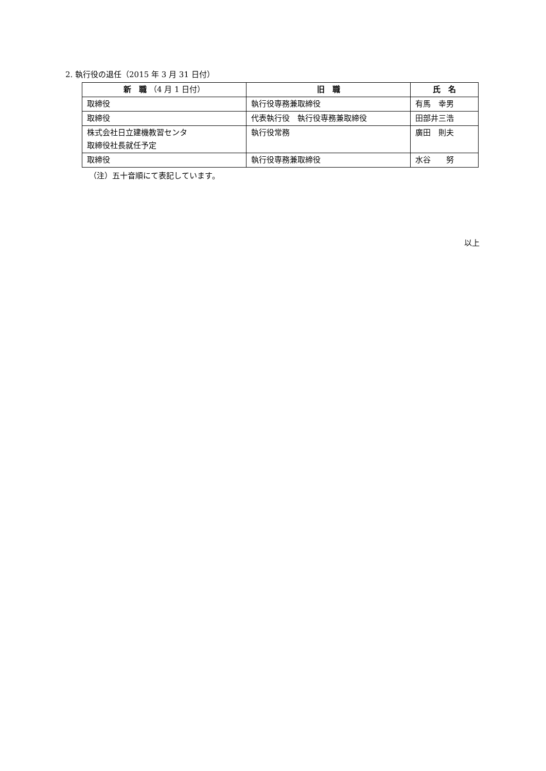2. 執行役の退任（2015 年 3 月 31 日付）
| 新 職 （4 月 1 日付） | 旧 職 | 氏 名 |
| --- | --- | --- |
| 取締役 | 執行役専務兼取締役 | 有馬 幸男 |
| 取締役 | 代表執行役 執行役専務兼取締役 | 田部井三浩 |
| 株式会社日立建機教習センタ 取締役社長就任予定 | 執行役常務 | 廣田 則夫 |
| 取締役 | 執行役専務兼取締役 | 水谷 努 |
（注）五十音順にて表記しています。
以上